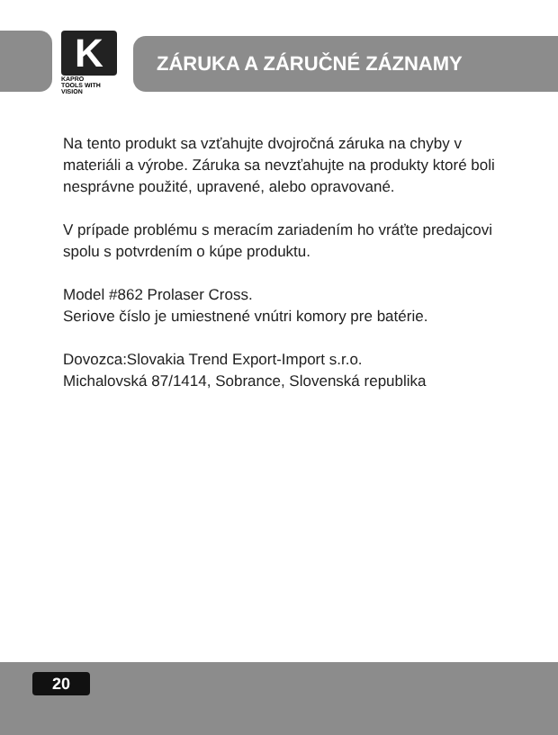K
KAPRO
TOOLS WITH VISION
ZÁRUKA A ZÁRUČNÉ ZÁZNAMY
Na tento produkt sa vzťahujte dvojročná záruka na chyby v materiáli a výrobe. Záruka sa nevzťahujte na produkty ktoré boli nesprávne použité, upravené, alebo opravované.
V prípade problému s meracím zariadením ho vráťte predajcovi spolu s potvrdením o kúpe produktu.
Model #862 Prolaser Cross.
Seriove číslo je umiestnené vnútri komory pre batérie.
Dovozca:Slovakia Trend Export-Import s.r.o.
Michalovská 87/1414, Sobrance, Slovenská republika
20